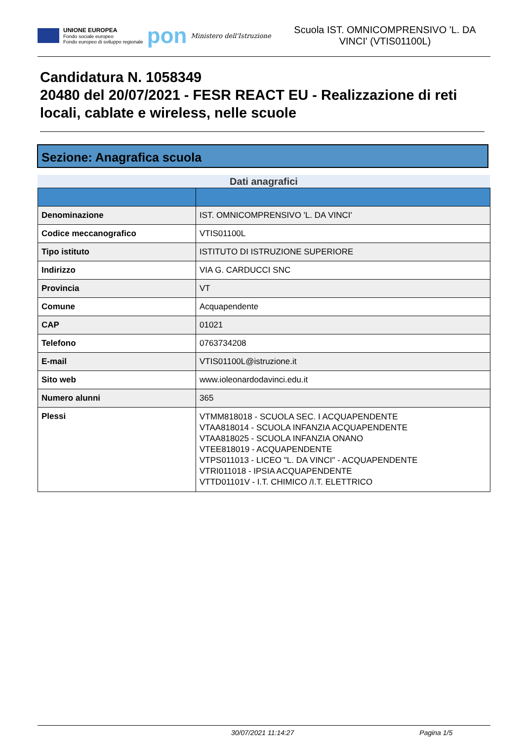UNIONE EUROPEA
Fondo sociale europeo
Fondo europeo di sviluppo regionale
pon
Ministero dell'Istruzione
Scuola IST. OMNICOMPRENSIVO 'L. DA VINCI' (VTIS01100L)
Candidatura N. 1058349
20480 del 20/07/2021 - FESR REACT EU - Realizzazione di reti locali, cablate e wireless, nelle scuole
Sezione: Anagrafica scuola
Dati anagrafici
| Denominazione | IST. OMNICOMPRENSIVO 'L. DA VINCI' |
| Codice meccanografico | VTIS01100L |
| Tipo istituto | ISTITUTO DI ISTRUZIONE SUPERIORE |
| Indirizzo | VIA G. CARDUCCI SNC |
| Provincia | VT |
| Comune | Acquapendente |
| CAP | 01021 |
| Telefono | 0763734208 |
| E-mail | VTIS01100L@istruzione.it |
| Sito web | www.ioleonardodavinci.edu.it |
| Numero alunni | 365 |
| Plessi | VTMM818018 - SCUOLA SEC. I ACQUAPENDENTE VTAA818014 - SCUOLA INFANZIA ACQUAPENDENTE VTAA818025 - SCUOLA INFANZIA ONANO VTEE818019 - ACQUAPENDENTE VTPS011013 - LICEO "L. DA VINCI" - ACQUAPENDENTE VTRI011018 - IPSIA ACQUAPENDENTE VTTD01101V - I.T. CHIMICO /I.T. ELETTRICO |
30/07/2021 11:14:27 Pagina 1/5